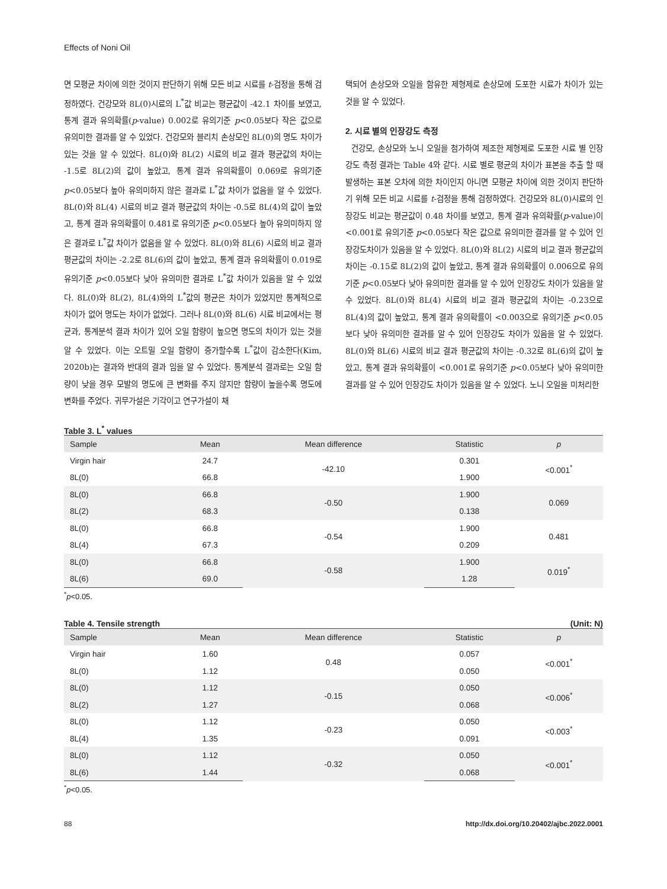Effects of Noni Oil
면 모평균 차이에 의한 것이지 판단하기 위해 모든 비교 시료를 t-검정을 통해 검정하였다. 건강모와 8L(0)시료의 L<sup>*</sup>값 비교는 평균값이 -42.1 차이를 보였고, 통계 결과 유의확률(p-value) 0.002로 유의기준 p<0.05보다 작은 값으로 유의미한 결과를 알 수 있었다. 건강모와 블리치 손상모인 8L(0)의 명도 차이가 있는 것을 알 수 있었다. 8L(0)와 8L(2) 시료의 비교 결과 평균값의 차이는 -1.5로 8L(2)의 값이 높았고, 통계 결과 유의확률이 0.069로 유의기준 p<0.05보다 높아 유의미하지 않은 결과로 L<sup>*</sup>값 차이가 없음을 알 수 있었다. 8L(0)와 8L(4) 시료의 비교 결과 평균값의 차이는 -0.5로 8L(4)의 값이 높았고, 통계 결과 유의확률이 0.481로 유의기준 p<0.05보다 높아 유의미하지 않은 결과로 L<sup>*</sup>값 차이가 없음을 알 수 있었다. 8L(0)와 8L(6) 시료의 비교 결과 평균값의 차이는 -2.2로 8L(6)의 값이 높았고, 통계 결과 유의확률이 0.019로 유의기준 p<0.05보다 낮아 유의미한 결과로 L<sup>*</sup>값 차이가 있음을 알 수 있었다. 8L(0)와 8L(2), 8L(4)와의 L<sup>*</sup>값의 평균은 차이가 있었지만 통계적으로 차이가 없어 명도는 차이가 없었다. 그러나 8L(0)와 8L(6) 시료 비교에서는 평균과, 통계분석 결과 차이가 있어 오일 함량이 높으면 명도의 차이가 있는 것을 알 수 있었다. 이는 오트밀 오일 함량이 증가할수록 L<sup>*</sup>값이 감소한다(Kim, 2020b)는 결과와 반대의 결과 임을 알 수 있었다. 통계분석 결과로는 오일 함량이 낮을 경우 모발의 명도에 큰 변화를 주지 않지만 함량이 높을수록 명도에 변화를 주었다. 귀무가설은 기각이고 연구가설이 채
택되어 손상모와 오일을 함유한 제형제로 손상모에 도포한 시료가 차이가 있는 것을 알 수 있었다.
2. 시료 별의 인장강도 측정
건강모, 손상모와 노니 오일을 첨가하여 제조한 제형제로 도포한 시료 별 인장강도 측정 결과는 Table 4와 같다. 시료 별로 평균의 차이가 표본을 추출 할 때 발생하는 표본 오차에 의한 차이인지 아니면 모평균 차이에 의한 것이지 판단하기 위해 모든 비교 시료를 t-검정을 통해 검정하였다. 건강모와 8L(0)시료의 인장강도 비교는 평균값이 0.48 차이를 보였고, 통계 결과 유의확률(p-value)이 <0.001로 유의기준 p<0.05보다 작은 값으로 유의미한 결과를 알 수 있어 인장강도차이가 있음을 알 수 있었다. 8L(0)와 8L(2) 시료의 비교 결과 평균값의 차이는 -0.15로 8L(2)의 값이 높았고, 통계 결과 유의확률이 0.006으로 유의기준 p<0.05보다 낮아 유의미한 결과를 알 수 있어 인장강도 차이가 있음을 알 수 있었다. 8L(0)와 8L(4) 시료의 비교 결과 평균값의 차이는 -0.23으로 8L(4)의 값이 높았고, 통계 결과 유의확률이 <0.003으로 유의기준 p<0.05보다 낮아 유의미한 결과를 알 수 있어 인장강도 차이가 있음을 알 수 있었다. 8L(0)와 8L(6) 시료의 비교 결과 평균값의 차이는 -0.32로 8L(6)의 값이 높았고, 통계 결과 유의확률이 <0.001로 유의기준 p<0.05보다 낮아 유의미한 결과를 알 수 있어 인장강도 차이가 있음을 알 수 있었다. 노니 오일을 미처리한
Table 3. L<sup>*</sup> values
| Sample | Mean | Mean difference | Statistic | p |
| --- | --- | --- | --- | --- |
| Virgin hair | 24.7 | -42.10 | 0.301 | <0.001<sup>*</sup> |
| 8L(0) | 66.8 | | 1.900 | |
| 8L(0) | 66.8 | -0.50 | 1.900 | 0.069 |
| 8L(2) | 68.3 | | 0.138 | |
| 8L(0) | 66.8 | -0.54 | 1.900 | 0.481 |
| 8L(4) | 67.3 | | 0.209 | |
| 8L(0) | 66.8 | -0.58 | 1.900 | 0.019<sup>*</sup> |
| 8L(6) | 69.0 | | 1.28 | |
<sup>*</sup> p<0.05.
Table 4. Tensile strength (Unit: N)
| Sample | Mean | Mean difference | Statistic | p |
| --- | --- | --- | --- | --- |
| Virgin hair | 1.60 | 0.48 | 0.057 | <0.001<sup>*</sup> |
| 8L(0) | 1.12 | | 0.050 | |
| 8L(0) | 1.12 | -0.15 | 0.050 | <0.006<sup>*</sup> |
| 8L(2) | 1.27 | | 0.068 | |
| 8L(0) | 1.12 | -0.23 | 0.050 | <0.003<sup>*</sup> |
| 8L(4) | 1.35 | | 0.091 | |
| 8L(0) | 1.12 | -0.32 | 0.050 | <0.001<sup>*</sup> |
| 8L(6) | 1.44 | | 0.068 | |
<sup>*</sup> p<0.05.
88 http://dx.doi.org/10.20402/ajbc.2022.0001